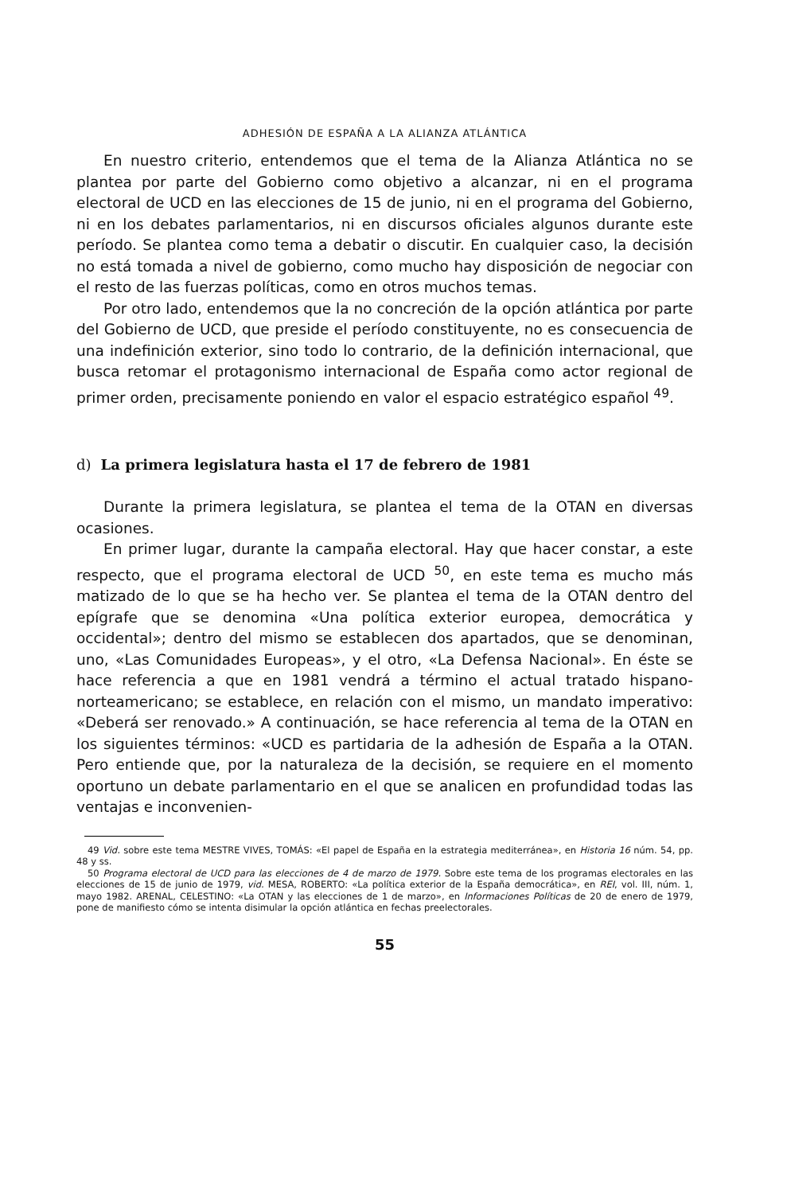ADHESIÓN DE ESPAÑA A LA ALIANZA ATLÁNTICA
En nuestro criterio, entendemos que el tema de la Alianza Atlántica no se plantea por parte del Gobierno como objetivo a alcanzar, ni en el programa electoral de UCD en las elecciones de 15 de junio, ni en el programa del Gobierno, ni en los debates parlamentarios, ni en discursos oficiales algunos durante este período. Se plantea como tema a debatir o discutir. En cualquier caso, la decisión no está tomada a nivel de gobierno, como mucho hay disposición de negociar con el resto de las fuerzas políticas, como en otros muchos temas.
Por otro lado, entendemos que la no concreción de la opción atlántica por parte del Gobierno de UCD, que preside el período constituyente, no es consecuencia de una indefinición exterior, sino todo lo contrario, de la definición internacional, que busca retomar el protagonismo internacional de España como actor regional de primer orden, precisamente poniendo en valor el espacio estratégico español <sup>49</sup>.
d) La primera legislatura hasta el 17 de febrero de 1981
Durante la primera legislatura, se plantea el tema de la OTAN en diversas ocasiones.
En primer lugar, durante la campaña electoral. Hay que hacer constar, a este respecto, que el programa electoral de UCD <sup>50</sup>, en este tema es mucho más matizado de lo que se ha hecho ver. Se plantea el tema de la OTAN dentro del epígrafe que se denomina «Una política exterior europea, democrática y occidental»; dentro del mismo se establecen dos apartados, que se denominan, uno, «Las Comunidades Europeas», y el otro, «La Defensa Nacional». En éste se hace referencia a que en 1981 vendrá a término el actual tratado hispano-norteamericano; se establece, en relación con el mismo, un mandato imperativo: «Deberá ser renovado.» A continuación, se hace referencia al tema de la OTAN en los siguientes términos: «UCD es partidaria de la adhesión de España a la OTAN. Pero entiende que, por la naturaleza de la decisión, se requiere en el momento oportuno un debate parlamentario en el que se analicen en profundidad todas las ventajas e inconvenien-
49 Vid. sobre este tema MESTRE VIVES, TOMÁS: «El papel de España en la estrategia mediterránea», en Historia 16 núm. 54, pp. 48 y ss.
50 Programa electoral de UCD para las elecciones de 4 de marzo de 1979. Sobre este tema de los programas electorales en las elecciones de 15 de junio de 1979, vid. MESA, ROBERTO: «La política exterior de la España democrática», en REI, vol. III, núm. 1, mayo 1982. ARENAL, CELESTINO: «La OTAN y las elecciones de 1 de marzo», en Informaciones Políticas de 20 de enero de 1979, pone de manifiesto cómo se intenta disimular la opción atlántica en fechas preelectorales.
55